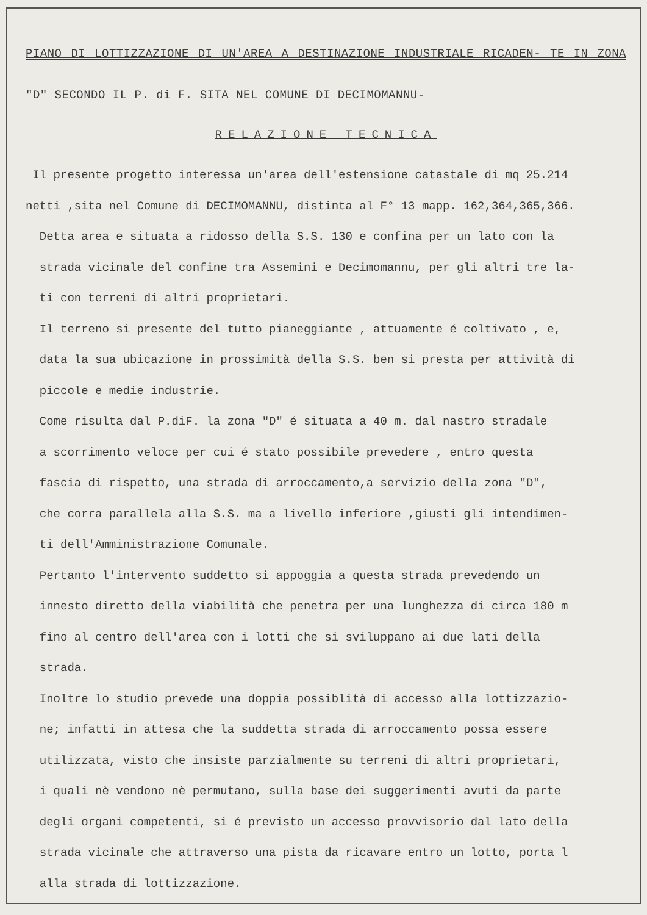PIANO DI LOTTIZZAZIONE DI UN'AREA A DESTINAZIONE INDUSTRIALE RICADEN- TE IN ZONA "D" SECONDO IL P. di F. SITA NEL COMUNE DI DECIMOMANNU-
RELAZIONE TECNICA
Il presente progetto interessa un'area dell'estensione catastale di mq 25.214
netti ,sita nel Comune di DECIMOMANNU, distinta al F° 13 mapp. 162,364,365,366.
Detta area e situata a ridosso della S.S. 130 e confina per un lato con la
strada vicinale del confine tra Assemini e Decimomannu, per gli altri tre la-
ti con terreni di altri proprietari.
Il terreno si presente del tutto pianeggiante , attuamente é coltivato , e,
data la sua ubicazione in prossimità della S.S. ben si presta per attività di
piccole e medie industrie.
Come risulta dal P.diF. la zona "D" é situata a 40 m. dal nastro stradale
a scorrimento veloce per cui é stato possibile prevedere , entro questa
fascia di rispetto, una strada di arroccamento,a servizio della zona "D",
che corra parallela alla S.S. ma a livello inferiore ,giusti gli intendimen-
ti dell'Amministrazione Comunale.
Pertanto l'intervento suddetto si appoggia a questa strada prevedendo un
innesto diretto della viabilità che penetra per una lunghezza di circa 180 m
fino al centro dell'area con i lotti che si sviluppano ai due lati della
strada.
Inoltre lo studio prevede una doppia possiblità di accesso alla lottizzazio-
ne; infatti in attesa che la suddetta strada di arroccamento possa essere
utilizzata, visto che insiste parzialmente su terreni di altri proprietari,
i quali nè vendono nè permutano, sulla base dei suggerimenti avuti da parte
degli organi competenti, si é previsto un accesso provvisorio dal lato della
strada vicinale che attraverso una pista da ricavare entro un lotto, porta l
alla strada di lottizzazione.